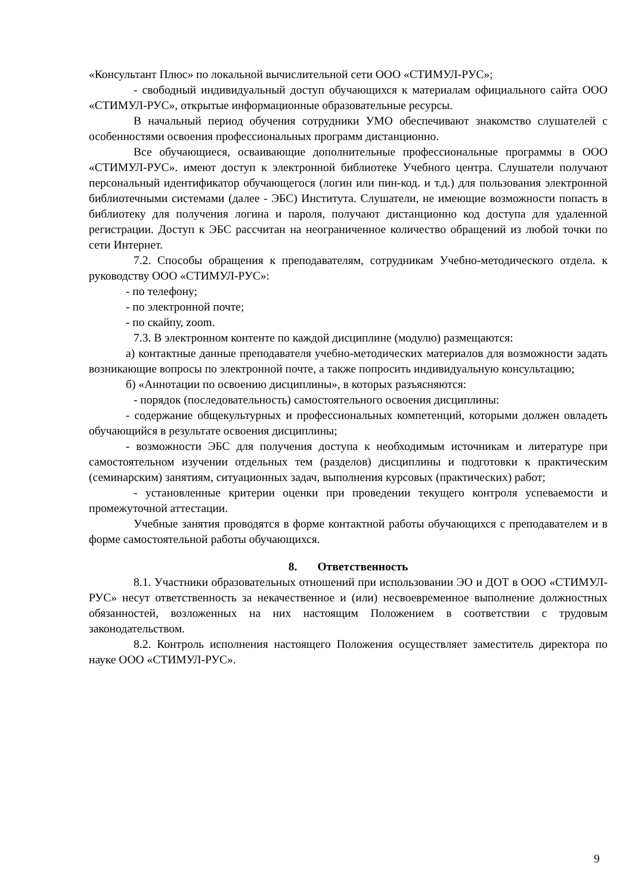«Консультант Плюс» по локальной вычислительной сети ООО «СТИМУЛ-РУС»;
- свободный индивидуальный доступ обучающихся к материалам официального сайта ООО «СТИМУЛ-РУС», открытые информационные образовательные ресурсы.
В начальный период обучения сотрудники УМО обеспечивают знакомство слушателей с особенностями освоения профессиональных программ дистанционно.
Все обучающиеся, осваивающие дополнительные профессиональные программы в ООО «СТИМУЛ-РУС». имеют доступ к электронной библиотеке Учебного центра. Слушатели получают персональный идентификатор обучающегося (логин или пин-код. и т.д.) для пользования электронной библиотечными системами (далее - ЭБС) Института. Слушатели, не имеющие возможности попасть в библиотеку для получения логина и пароля, получают дистанционно код доступа для удаленной регистрации. Доступ к ЭБС рассчитан на неограниченное количество обращений из любой точки по сети Интернет.
7.2. Способы обращения к преподавателям, сотрудникам Учебно-методического отдела. к руководству ООО «СТИМУЛ-РУС»:
- по телефону;
- по электронной почте;
- по скайпу, zoom.
7.3. В электронном контенте по каждой дисциплине (модулю) размещаются:
а) контактные данные преподавателя учебно-методических материалов для возможности задать возникающие вопросы по электронной почте, а также попросить индивидуальную консультацию;
б) «Аннотации по освоению дисциплины», в которых разъясняются:
- порядок (последовательность) самостоятельного освоения дисциплины:
- содержание общекультурных и профессиональных компетенций, которыми должен овладеть обучающийся в результате освоения дисциплины;
- возможности ЭБС для получения доступа к необходимым источникам и литературе при самостоятельном изучении отдельных тем (разделов) дисциплины и подготовки к практическим (семинарским) занятиям, ситуационных задач, выполнения курсовых (практических) работ;
- установленные критерии оценки при проведении текущего контроля успеваемости и промежуточной аттестации.
Учебные занятия проводятся в форме контактной работы обучающихся с преподавателем и в форме самостоятельной работы обучающихся.
8. Ответственность
8.1. Участники образовательных отношений при использовании ЭО и ДОТ в ООО «СТИМУЛ-РУС» несут ответственность за некачественное и (или) несвоевременное выполнение должностных обязанностей, возложенных на них настоящим Положением в соответствии с трудовым законодательством.
8.2. Контроль исполнения настоящего Положения осуществляет заместитель директора по науке ООО «СТИМУЛ-РУС».
9